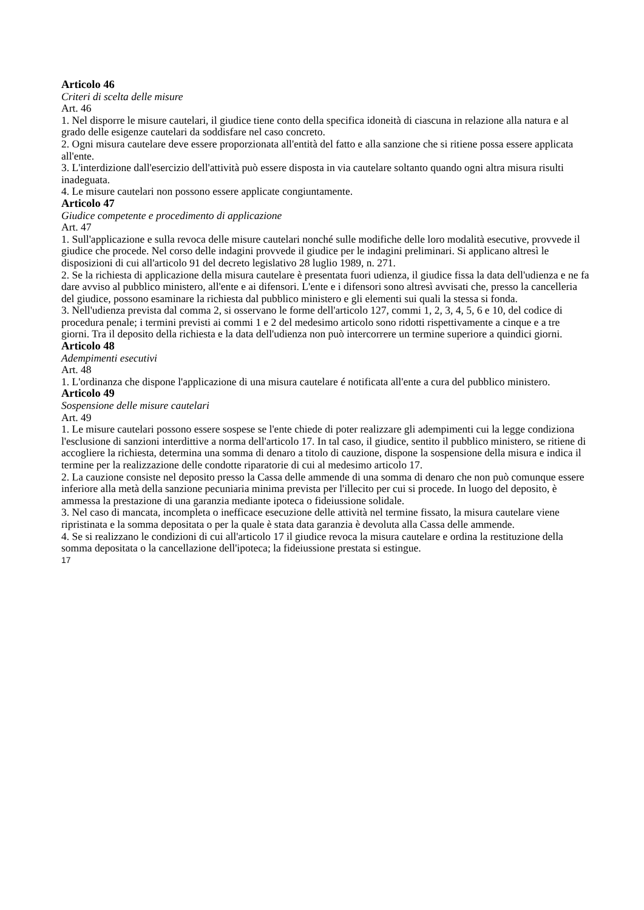Articolo 46
Criteri di scelta delle misure
Art. 46
1. Nel disporre le misure cautelari, il giudice tiene conto della specifica idoneità di ciascuna in relazione alla natura e al grado delle esigenze cautelari da soddisfare nel caso concreto.
2. Ogni misura cautelare deve essere proporzionata all'entità del fatto e alla sanzione che si ritiene possa essere applicata all'ente.
3. L'interdizione dall'esercizio dell'attività può essere disposta in via cautelare soltanto quando ogni altra misura risulti inadeguata.
4. Le misure cautelari non possono essere applicate congiuntamente.
Articolo 47
Giudice competente e procedimento di applicazione
Art. 47
1. Sull'applicazione e sulla revoca delle misure cautelari nonché sulle modifiche delle loro modalità esecutive, provvede il giudice che procede. Nel corso delle indagini provvede il giudice per le indagini preliminari. Si applicano altresì le disposizioni di cui all'articolo 91 del decreto legislativo 28 luglio 1989, n. 271.
2. Se la richiesta di applicazione della misura cautelare è presentata fuori udienza, il giudice fissa la data dell'udienza e ne fa dare avviso al pubblico ministero, all'ente e ai difensori. L'ente e i difensori sono altresì avvisati che, presso la cancelleria del giudice, possono esaminare la richiesta dal pubblico ministero e gli elementi sui quali la stessa si fonda.
3. Nell'udienza prevista dal comma 2, si osservano le forme dell'articolo 127, commi 1, 2, 3, 4, 5, 6 e 10, del codice di procedura penale; i termini previsti ai commi 1 e 2 del medesimo articolo sono ridotti rispettivamente a cinque e a tre giorni. Tra il deposito della richiesta e la data dell'udienza non può intercorrere un termine superiore a quindici giorni.
Articolo 48
Adempimenti esecutivi
Art. 48
1. L'ordinanza che dispone l'applicazione di una misura cautelare é notificata all'ente a cura del pubblico ministero.
Articolo 49
Sospensione delle misure cautelari
Art. 49
1. Le misure cautelari possono essere sospese se l'ente chiede di poter realizzare gli adempimenti cui la legge condiziona l'esclusione di sanzioni interdittive a norma dell'articolo 17. In tal caso, il giudice, sentito il pubblico ministero, se ritiene di accogliere la richiesta, determina una somma di denaro a titolo di cauzione, dispone la sospensione della misura e indica il termine per la realizzazione delle condotte riparatorie di cui al medesimo articolo 17.
2. La cauzione consiste nel deposito presso la Cassa delle ammende di una somma di denaro che non può comunque essere inferiore alla metà della sanzione pecuniaria minima prevista per l'illecito per cui si procede. In luogo del deposito, è ammessa la prestazione di una garanzia mediante ipoteca o fideiussione solidale.
3. Nel caso di mancata, incompleta o inefficace esecuzione delle attività nel termine fissato, la misura cautelare viene ripristinata e la somma depositata o per la quale è stata data garanzia è devoluta alla Cassa delle ammende.
4. Se si realizzano le condizioni di cui all'articolo 17 il giudice revoca la misura cautelare e ordina la restituzione della somma depositata o la cancellazione dell'ipoteca; la fideiussione prestata si estingue.
17